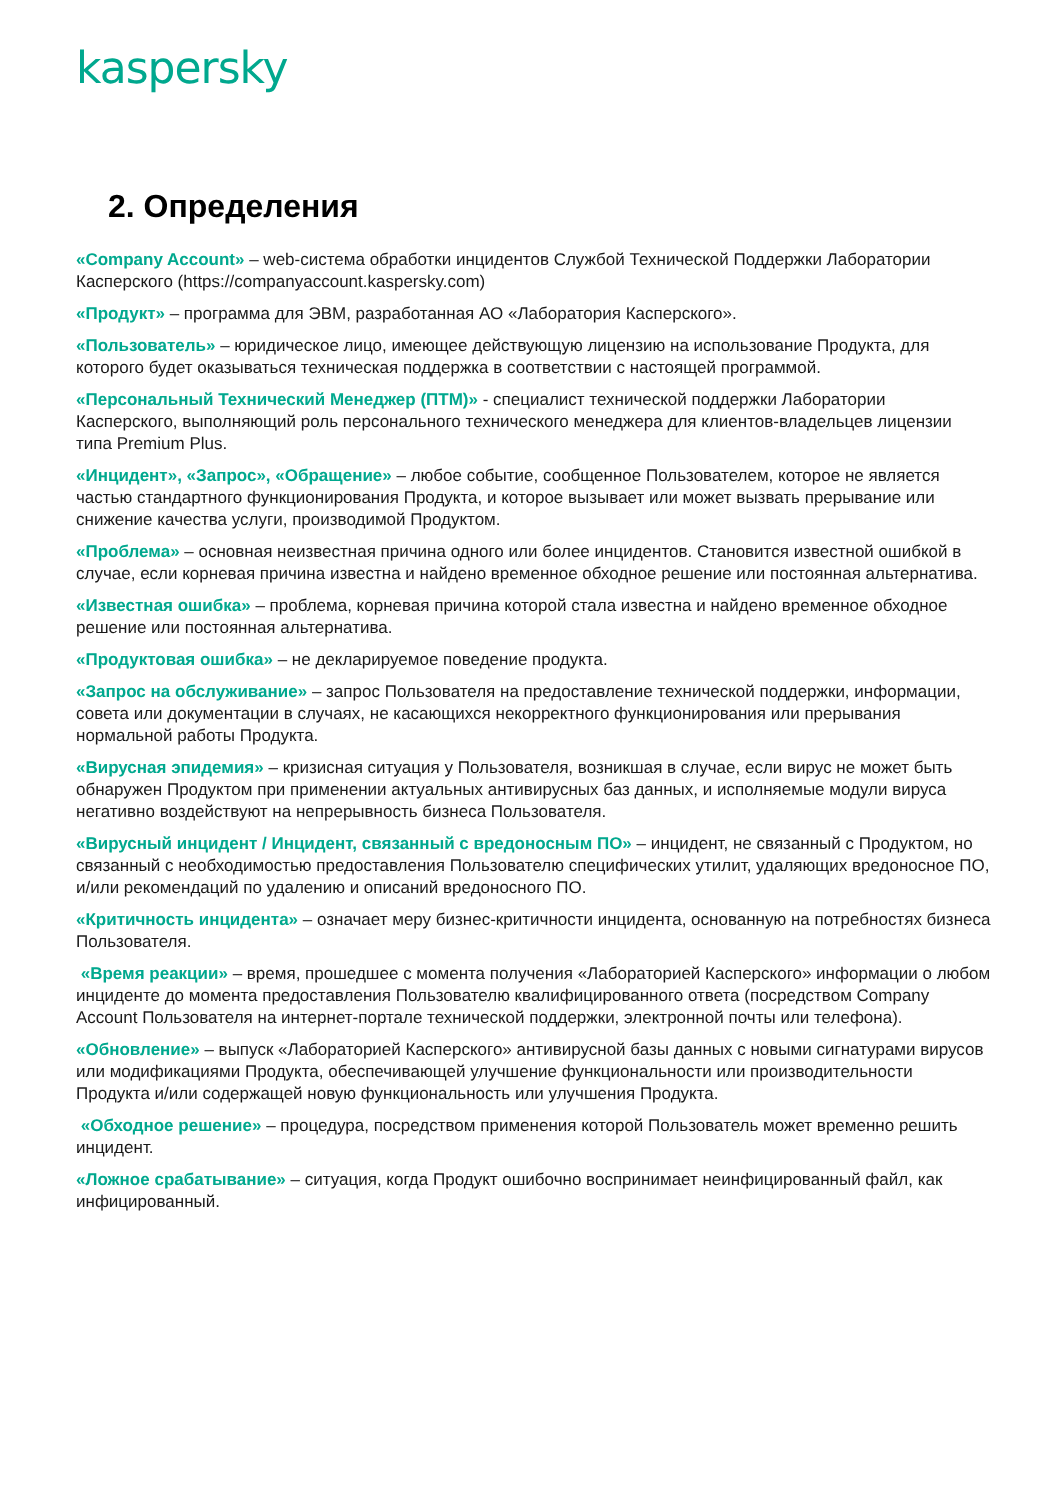kaspersky
2. Определения
«Company Account» – web-система обработки инцидентов Службой Технической Поддержки Лаборатории Касперского (https://companyaccount.kaspersky.com)
«Продукт» – программа для ЭВМ, разработанная АО «Лаборатория Касперского».
«Пользователь» – юридическое лицо, имеющее действующую лицензию на использование Продукта, для которого будет оказываться техническая поддержка в соответствии с настоящей программой.
«Персональный Технический Менеджер (ПТМ)» - специалист технической поддержки Лаборатории Касперского, выполняющий роль персонального технического менеджера для клиентов-владельцев лицензии типа Premium Plus.
«Инцидент», «Запрос», «Обращение» – любое событие, сообщенное Пользователем, которое не является частью стандартного функционирования Продукта, и которое вызывает или может вызвать прерывание или снижение качества услуги, производимой Продуктом.
«Проблема» – основная неизвестная причина одного или более инцидентов. Становится известной ошибкой в случае, если корневая причина известна и найдено временное обходное решение или постоянная альтернатива.
«Известная ошибка» – проблема, корневая причина которой стала известна и найдено временное обходное решение или постоянная альтернатива.
«Продуктовая ошибка» – не декларируемое поведение продукта.
«Запрос на обслуживание» – запрос Пользователя на предоставление технической поддержки, информации, совета или документации в случаях, не касающихся некорректного функционирования или прерывания нормальной работы Продукта.
«Вирусная эпидемия» – кризисная ситуация у Пользователя, возникшая в случае, если вирус не может быть обнаружен Продуктом при применении актуальных антивирусных баз данных, и исполняемые модули вируса негативно воздействуют на непрерывность бизнеса Пользователя.
«Вирусный инцидент / Инцидент, связанный с вредоносным ПО» – инцидент, не связанный с Продуктом, но связанный с необходимостью предоставления Пользователю специфических утилит, удаляющих вредоносное ПО, и/или рекомендаций по удалению и описаний вредоносного ПО.
«Критичность инцидента» – означает меру бизнес-критичности инцидента, основанную на потребностях бизнеса Пользователя.
«Время реакции» – время, прошедшее с момента получения «Лабораторией Касперского» информации о любом инциденте до момента предоставления Пользователю квалифицированного ответа (посредством Company Account Пользователя на интернет-портале технической поддержки, электронной почты или телефона).
«Обновление» – выпуск «Лабораторией Касперского» антивирусной базы данных с новыми сигнатурами вирусов или модификациями Продукта, обеспечивающей улучшение функциональности или производительности Продукта и/или содержащей новую функциональность или улучшения Продукта.
«Обходное решение» – процедура, посредством применения которой Пользователь может временно решить инцидент.
«Ложное срабатывание» – ситуация, когда Продукт ошибочно воспринимает неинфицированный файл, как инфицированный.